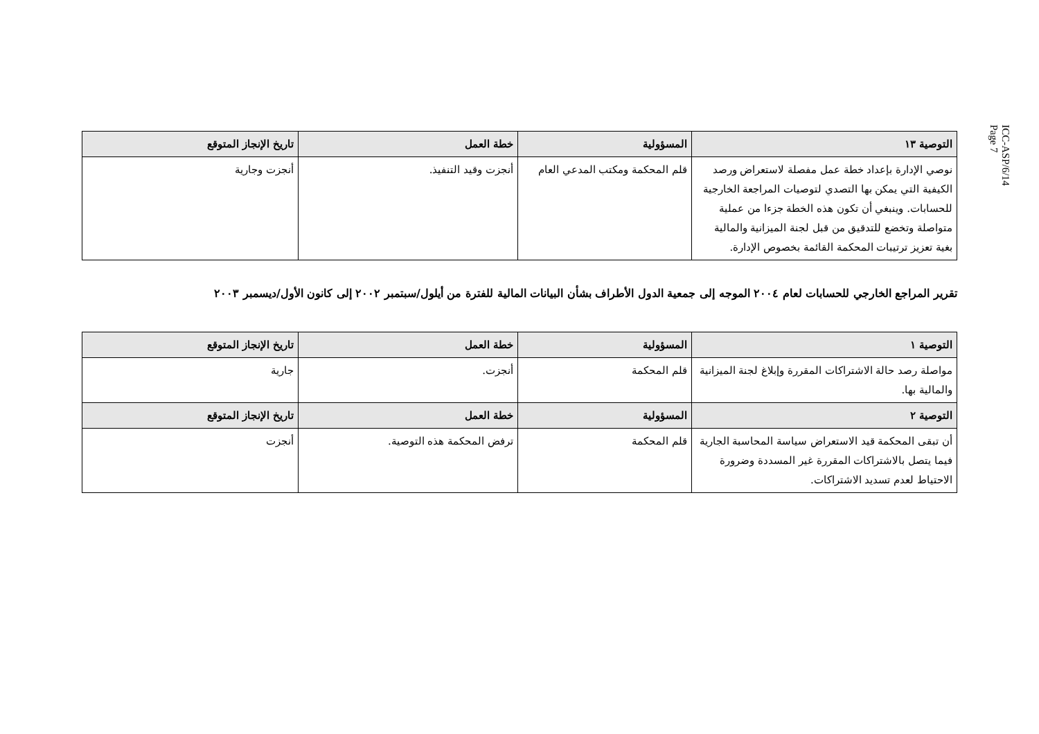ICC-ASP/6/14
Page 7
| التوصية ١٣ | المسؤولية | خطة العمل | تاريخ الإنجاز المتوقع |
| --- | --- | --- | --- |
| نوصي الإدارة بإعداد خطة عمل مفصلة لاستعراض ورصد الكيفية التي يمكن بها التصدي لتوصيات المراجعة الخارجية للحسابات. وينبغي أن تكون هذه الخطة جزءا من عملية متواصلة وتخضع للتدقيق من قبل لجنة الميزانية والمالية بغية تعزيز ترتيبات المحكمة القائمة بخصوص الإدارة. | قلم المحكمة ومكتب المدعي العام | أنجزت وقيد التنفيذ. | أنجزت وجارية |
تقرير المراجع الخارجي للحسابات لعام ٢٠٠٤ الموجه إلى جمعية الدول الأطراف بشأن البيانات المالية للفترة من أيلول/سبتمبر ٢٠٠٢ إلى كانون الأول/ديسمبر ٢٠٠٣
| التوصية ١ | المسؤولية | خطة العمل | تاريخ الإنجاز المتوقع |
| --- | --- | --- | --- |
| مواصلة رصد حالة الاشتراكات المقررة وإبلاغ لجنة الميزانية والمالية بها. | قلم المحكمة | أنجزت. | جارية |
| التوصية ٢ | المسؤولية | خطة العمل | تاريخ الإنجاز المتوقع |
| أن تبقى المحكمة قيد الاستعراض سياسة المحاسبة الجارية فيما يتصل بالاشتراكات المقررة غير المسددة وضرورة الاحتياط لعدم تسديد الاشتراكات. | قلم المحكمة | ترفض المحكمة هذه التوصية. | أنجزت |